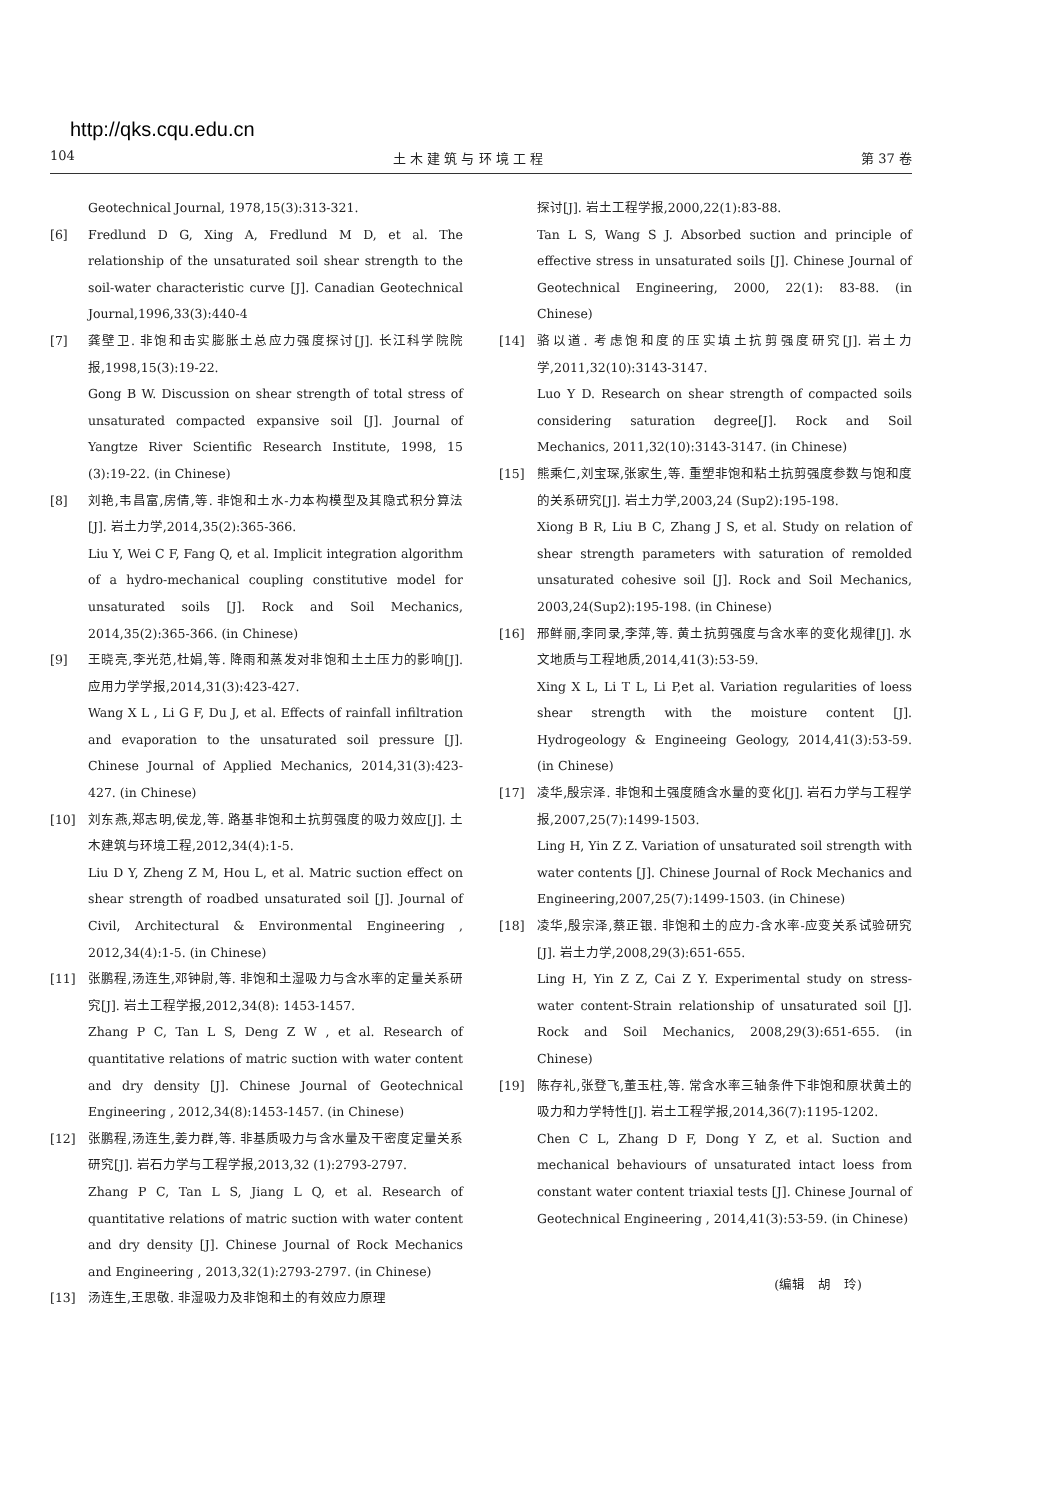http://qks.cqu.edu.cn
104 土 木 建 筑 与 环 境 工 程 第 37 卷
Geotechnical Journal, 1978,15(3):313-321.
[6] Fredlund D G, Xing A, Fredlund M D, et al. The relationship of the unsaturated soil shear strength to the soil-water characteristic curve [J]. Canadian Geotechnical Journal,1996,33(3):440-4
[7] 龚壁卫. 非饱和击实膨胀土总应力强度探讨[J]. 长江科学院院报,1998,15(3):19-22.
Gong B W. Discussion on shear strength of total stress of unsaturated compacted expansive soil [J]. Journal of Yangtze River Scientific Research Institute, 1998, 15 (3):19-22. (in Chinese)
[8] 刘艳,韦昌富,房倩,等. 非饱和土水-力本构模型及其隐式积分算法[J]. 岩土力学,2014,35(2):365-366.
Liu Y, Wei C F, Fang Q, et al. Implicit integration algorithm of a hydro-mechanical coupling constitutive model for unsaturated soils [J]. Rock and Soil Mechanics, 2014,35(2):365-366. (in Chinese)
[9] 王晓亮,李光范,杜娟,等. 降雨和蒸发对非饱和土土压力的影响[J]. 应用力学学报,2014,31(3):423-427.
Wang X L , Li G F, Du J, et al. Effects of rainfall infiltration and evaporation to the unsaturated soil pressure [J]. Chinese Journal of Applied Mechanics, 2014,31(3):423-427. (in Chinese)
[10] 刘东燕,郑志明,侯龙,等. 路基非饱和土抗剪强度的吸力效应[J]. 土木建筑与环境工程,2012,34(4):1-5.
Liu D Y, Zheng Z M, Hou L, et al. Matric suction effect on shear strength of roadbed unsaturated soil [J]. Journal of Civil, Architectural & Environmental Engineering , 2012,34(4):1-5. (in Chinese)
[11] 张鹏程,汤连生,邓钟尉,等. 非饱和土湿吸力与含水率的定量关系研究[J]. 岩土工程学报,2012,34(8): 1453-1457.
Zhang P C, Tan L S, Deng Z W , et al. Research of quantitative relations of matric suction with water content and dry density [J]. Chinese Journal of Geotechnical Engineering , 2012,34(8):1453-1457. (in Chinese)
[12] 张鹏程,汤连生,姜力群,等. 非基质吸力与含水量及干密度定量关系研究[J]. 岩石力学与工程学报,2013,32 (1):2793-2797.
Zhang P C, Tan L S, Jiang L Q, et al. Research of quantitative relations of matric suction with water content and dry density [J]. Chinese Journal of Rock Mechanics and Engineering , 2013,32(1):2793-2797. (in Chinese)
[13] 汤连生,王思敬. 非湿吸力及非饱和土的有效应力原理
探讨[J]. 岩土工程学报,2000,22(1):83-88.
Tan L S, Wang S J. Absorbed suction and principle of effective stress in unsaturated soils [J]. Chinese Journal of Geotechnical Engineering, 2000, 22(1): 83-88. (in Chinese)
[14] 骆以道. 考虑饱和度的压实填土抗剪强度研究[J]. 岩土力学,2011,32(10):3143-3147.
Luo Y D. Research on shear strength of compacted soils considering saturation degree[J]. Rock and Soil Mechanics, 2011,32(10):3143-3147. (in Chinese)
[15] 熊乘仁,刘宝琛,张家生,等. 重塑非饱和粘土抗剪强度参数与饱和度的关系研究[J]. 岩土力学,2003,24 (Sup2):195-198.
Xiong B R, Liu B C, Zhang J S, et al. Study on relation of shear strength parameters with saturation of remolded unsaturated cohesive soil [J]. Rock and Soil Mechanics, 2003,24(Sup2):195-198. (in Chinese)
[16] 邢鲜丽,李同录,李萍,等. 黄土抗剪强度与含水率的变化规律[J]. 水文地质与工程地质,2014,41(3):53-59.
Xing X L, Li T L, Li P,et al. Variation regularities of loess shear strength with the moisture content [J]. Hydrogeology & Engineeing Geology, 2014,41(3):53-59. (in Chinese)
[17] 凌华,殷宗泽. 非饱和土强度随含水量的变化[J]. 岩石力学与工程学报,2007,25(7):1499-1503.
Ling H, Yin Z Z. Variation of unsaturated soil strength with water contents [J]. Chinese Journal of Rock Mechanics and Engineering,2007,25(7):1499-1503. (in Chinese)
[18] 凌华,殷宗泽,蔡正银. 非饱和土的应力-含水率-应变关系试验研究[J]. 岩土力学,2008,29(3):651-655.
Ling H, Yin Z Z, Cai Z Y. Experimental study on stress-water content-Strain relationship of unsaturated soil [J]. Rock and Soil Mechanics, 2008,29(3):651-655. (in Chinese)
[19] 陈存礼,张登飞,董玉柱,等. 常含水率三轴条件下非饱和原状黄土的吸力和力学特性[J]. 岩土工程学报,2014,36(7):1195-1202.
Chen C L, Zhang D F, Dong Y Z, et al. Suction and mechanical behaviours of unsaturated intact loess from constant water content triaxial tests [J]. Chinese Journal of Geotechnical Engineering , 2014,41(3):53-59. (in Chinese)
(编辑　胡　玲)